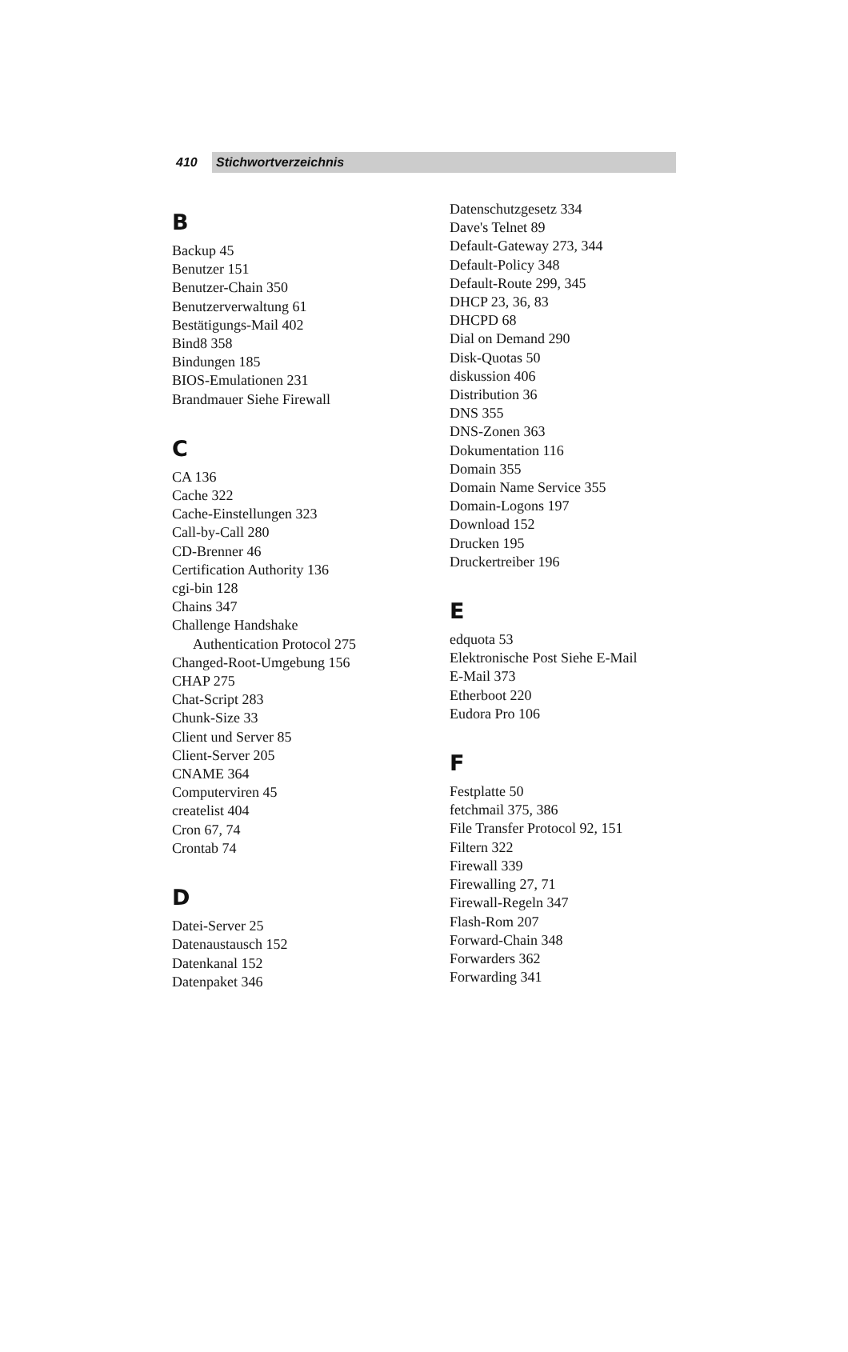410 Stichwortverzeichnis
B
Backup 45
Benutzer 151
Benutzer-Chain 350
Benutzerverwaltung 61
Bestätigungs-Mail 402
Bind8 358
Bindungen 185
BIOS-Emulationen 231
Brandmauer Siehe Firewall
C
CA 136
Cache 322
Cache-Einstellungen 323
Call-by-Call 280
CD-Brenner 46
Certification Authority 136
cgi-bin 128
Chains 347
Challenge Handshake
Authentication Protocol 275
Changed-Root-Umgebung 156
CHAP 275
Chat-Script 283
Chunk-Size 33
Client und Server 85
Client-Server 205
CNAME 364
Computerviren 45
createlist 404
Cron 67, 74
Crontab 74
D
Datei-Server 25
Datenaustausch 152
Datenkanal 152
Datenpaket 346
Datenschutzgesetz 334
Dave's Telnet 89
Default-Gateway 273, 344
Default-Policy 348
Default-Route 299, 345
DHCP 23, 36, 83
DHCPD 68
Dial on Demand 290
Disk-Quotas 50
diskussion 406
Distribution 36
DNS 355
DNS-Zonen 363
Dokumentation 116
Domain 355
Domain Name Service 355
Domain-Logons 197
Download 152
Drucken 195
Druckertreiber 196
E
edquota 53
Elektronische Post Siehe E-Mail
E-Mail 373
Etherboot 220
Eudora Pro 106
F
Festplatte 50
fetchmail 375, 386
File Transfer Protocol 92, 151
Filtern 322
Firewall 339
Firewalling 27, 71
Firewall-Regeln 347
Flash-Rom 207
Forward-Chain 348
Forwarders 362
Forwarding 341